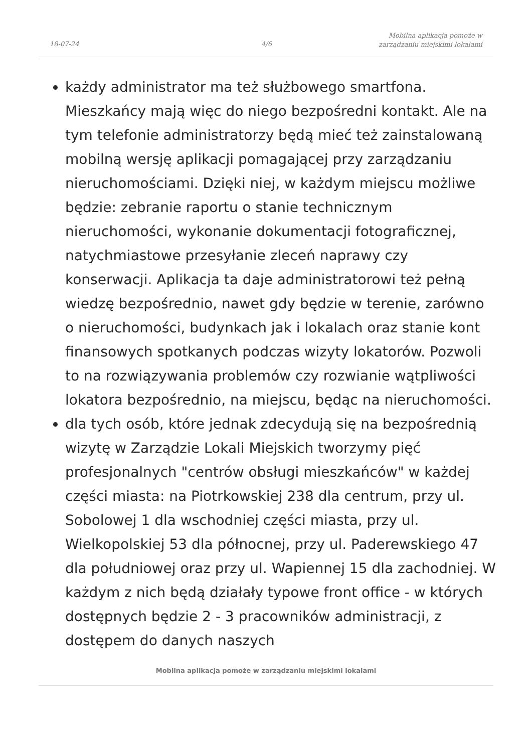18-07-24 4/6
Mobilna aplikacja pomoże w
zarządzaniu miejskimi lokalami
każdy administrator ma też służbowego smartfona. Mieszkańcy mają więc do niego bezpośredni kontakt. Ale na tym telefonie administratorzy będą mieć też zainstalowaną mobilną wersję aplikacji pomagającej przy zarządzaniu nieruchomościami. Dzięki niej, w każdym miejscu możliwe będzie: zebranie raportu o stanie technicznym nieruchomości, wykonanie dokumentacji fotograficznej, natychmiastowe przesyłanie zleceń naprawy czy konserwacji. Aplikacja ta daje administratorowi też pełną wiedzę bezpośrednio, nawet gdy będzie w terenie, zarówno o nieruchomości, budynkach jak i lokalach oraz stanie kont finansowych spotkanych podczas wizyty lokatorów. Pozwoli to na rozwiązywania problemów czy rozwianie wątpliwości lokatora bezpośrednio, na miejscu, będąc na nieruchomości.
dla tych osób, które jednak zdecydują się na bezpośrednią wizytę w Zarządzie Lokali Miejskich tworzymy pięć profesjonalnych "centrów obsługi mieszkańców" w każdej części miasta: na Piotrkowskiej 238 dla centrum, przy ul. Sobolowej 1 dla wschodniej części miasta, przy ul. Wielkopolskiej 53 dla północnej, przy ul. Paderewskiego 47 dla południowej oraz przy ul. Wapiennej 15 dla zachodniej. W każdym z nich będą działały typowe front office - w których dostępnych będzie 2 - 3 pracowników administracji, z dostępem do danych naszych
Mobilna aplikacja pomoże w zarządzaniu miejskimi lokalami